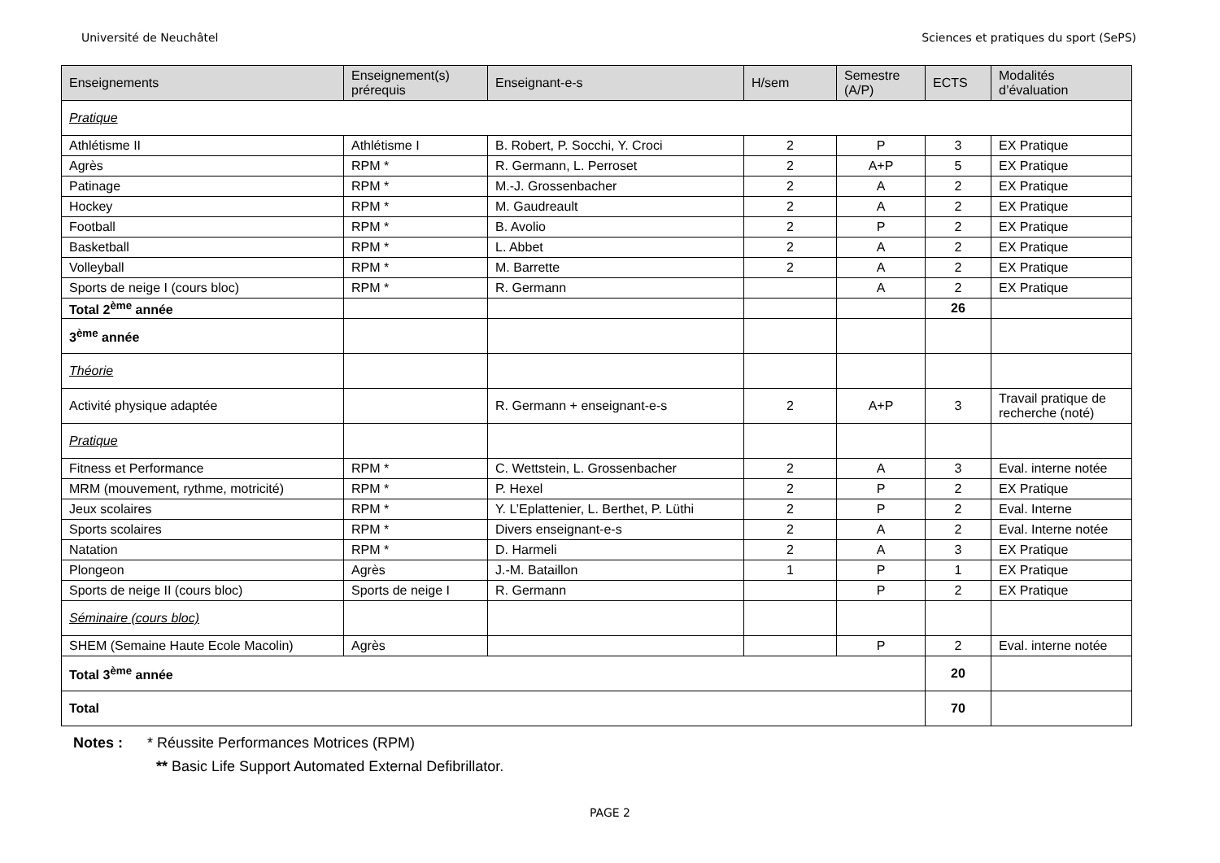Université de Neuchâtel Sciences et pratiques du sport (SePS)
| Enseignements | Enseignement(s) prérequis | Enseignant-e-s | H/sem | Semestre (A/P) | ECTS | Modalités d’évaluation |
| --- | --- | --- | --- | --- | --- | --- |
| Pratique | | | | | | |
| Athlétisme II | Athlétisme I | B. Robert, P. Socchi, Y. Croci | 2 | P | 3 | EX Pratique |
| Agrès | RPM * | R. Germann, L. Perroset | 2 | A+P | 5 | EX Pratique |
| Patinage | RPM * | M.-J. Grossenbacher | 2 | A | 2 | EX Pratique |
| Hockey | RPM * | M. Gaudreault | 2 | A | 2 | EX Pratique |
| Football | RPM * | B. Avolio | 2 | P | 2 | EX Pratique |
| Basketball | RPM * | L. Abbet | 2 | A | 2 | EX Pratique |
| Volleyball | RPM * | M. Barrette | 2 | A | 2 | EX Pratique |
| Sports de neige I (cours bloc) | RPM * | R. Germann | | A | 2 | EX Pratique |
| Total 2<sup>ème</sup> année | | | | | 26 | |
| 3<sup>ème</sup> année | | | | | | |
| Théorie | | | | | | |
| Activité physique adaptée | | R. Germann + enseignant-e-s | 2 | A+P | 3 | Travail pratique de recherche (noté) |
| Pratique | | | | | | |
| Fitness et Performance | RPM * | C. Wettstein, L. Grossenbacher | 2 | A | 3 | Eval. interne notée |
| MRM (mouvement, rythme, motricité) | RPM * | P. Hexel | 2 | P | 2 | EX Pratique |
| Jeux scolaires | RPM * | Y. L’Eplattenier, L. Berthet, P. Lüthi | 2 | P | 2 | Eval. Interne |
| Sports scolaires | RPM * | Divers enseignant-e-s | 2 | A | 2 | Eval. Interne notée |
| Natation | RPM * | D. Harmeli | 2 | A | 3 | EX Pratique |
| Plongeon | Agrès | J.-M. Bataillon | 1 | P | 1 | EX Pratique |
| Sports de neige II (cours bloc) | Sports de neige I | R. Germann | | P | 2 | EX Pratique |
| Séminaire (cours bloc) | | | | | | |
| SHEM (Semaine Haute Ecole Macolin) | Agrès | | | P | 2 | Eval. interne notée |
| Total 3<sup>ème</sup> année | | | | | 20 | |
| Total | | | | | 70 | |
Notes : * Réussite Performances Motrices (RPM)
** Basic Life Support Automated External Defibrillator.
PAGE 2